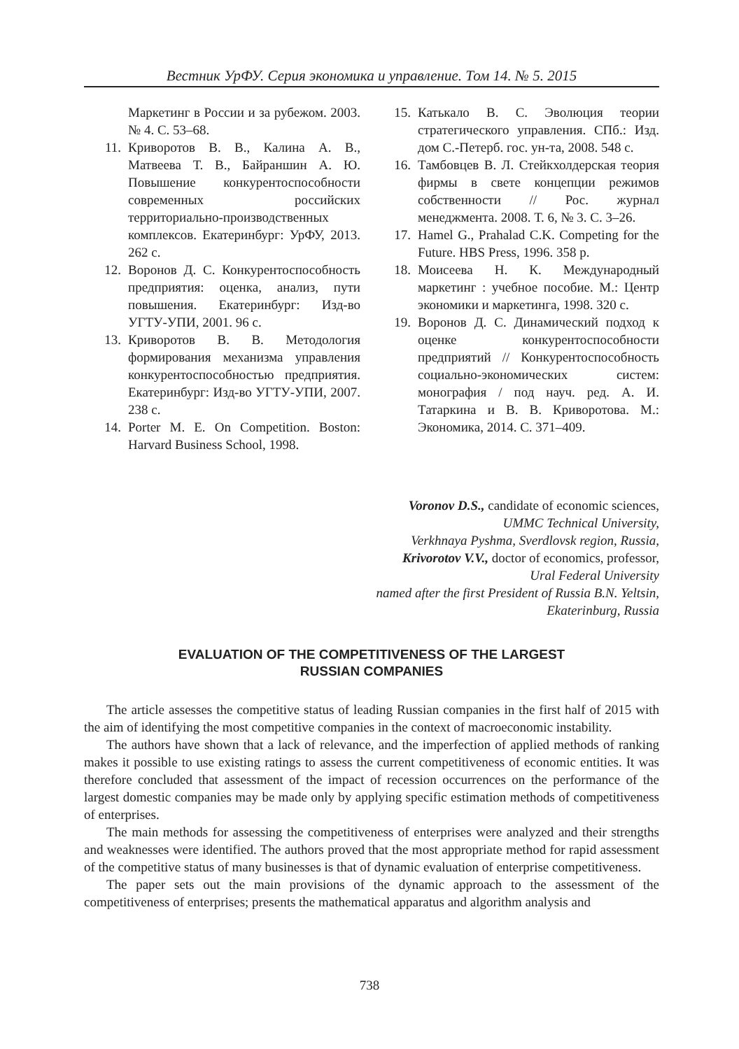Вестник УрФУ. Серия экономика и управление. Том 14. № 5. 2015
Маркетинг в России и за рубежом. 2003. № 4. С. 53–68.
11. Криворотов В. В., Калина А. В., Матвеева Т. В., Байраншин А. Ю. Повышение конкурентоспособности современных российских территориально-производственных комплексов. Екатеринбург: УрФУ, 2013. 262 с.
12. Воронов Д. С. Конкурентоспособность предприятия: оценка, анализ, пути повышения. Екатеринбург: Изд-во УГТУ-УПИ, 2001. 96 с.
13. Криворотов В. В. Методология формирования механизма управления конкурентоспособностью предприятия. Екатеринбург: Изд-во УГТУ-УПИ, 2007. 238 с.
14. Porter M. E. On Competition. Boston: Harvard Business School, 1998.
15. Катькало В. С. Эволюция теории стратегического управления. СПб.: Изд. дом С.-Петерб. гос. ун-та, 2008. 548 с.
16. Тамбовцев В. Л. Стейкхолдерская теория фирмы в свете концепции режимов собственности // Рос. журнал менеджмента. 2008. Т. 6, № 3. С. 3–26.
17. Hamel G., Prahalad C.K. Competing for the Future. HBS Press, 1996. 358 p.
18. Моисеева Н. К. Международный маркетинг : учебное пособие. М.: Центр экономики и маркетинга, 1998. 320 с.
19. Воронов Д. С. Динамический подход к оценке конкурентоспособности предприятий // Конкурентоспособность социально-экономических систем: монография / под науч. ред. А. И. Татаркина и В. В. Криворотова. М.: Экономика, 2014. С. 371–409.
Voronov D.S., candidate of economic sciences,
UMMC Technical University,
Verkhnaya Pyshma, Sverdlovsk region, Russia,
Krivorotov V.V., doctor of economics, professor,
Ural Federal University
named after the first President of Russia B.N. Yeltsin,
Ekaterinburg, Russia
EVALUATION OF THE COMPETITIVENESS OF THE LARGEST
RUSSIAN COMPANIES
The article assesses the competitive status of leading Russian companies in the first half of 2015 with the aim of identifying the most competitive companies in the context of macroeconomic instability.
The authors have shown that a lack of relevance, and the imperfection of applied methods of ranking makes it possible to use existing ratings to assess the current competitiveness of economic entities. It was therefore concluded that assessment of the impact of recession occurrences on the performance of the largest domestic companies may be made only by applying specific estimation methods of competitiveness of enterprises.
The main methods for assessing the competitiveness of enterprises were analyzed and their strengths and weaknesses were identified. The authors proved that the most appropriate method for rapid assessment of the competitive status of many businesses is that of dynamic evaluation of enterprise competitiveness.
The paper sets out the main provisions of the dynamic approach to the assessment of the competitiveness of enterprises; presents the mathematical apparatus and algorithm analysis and
738